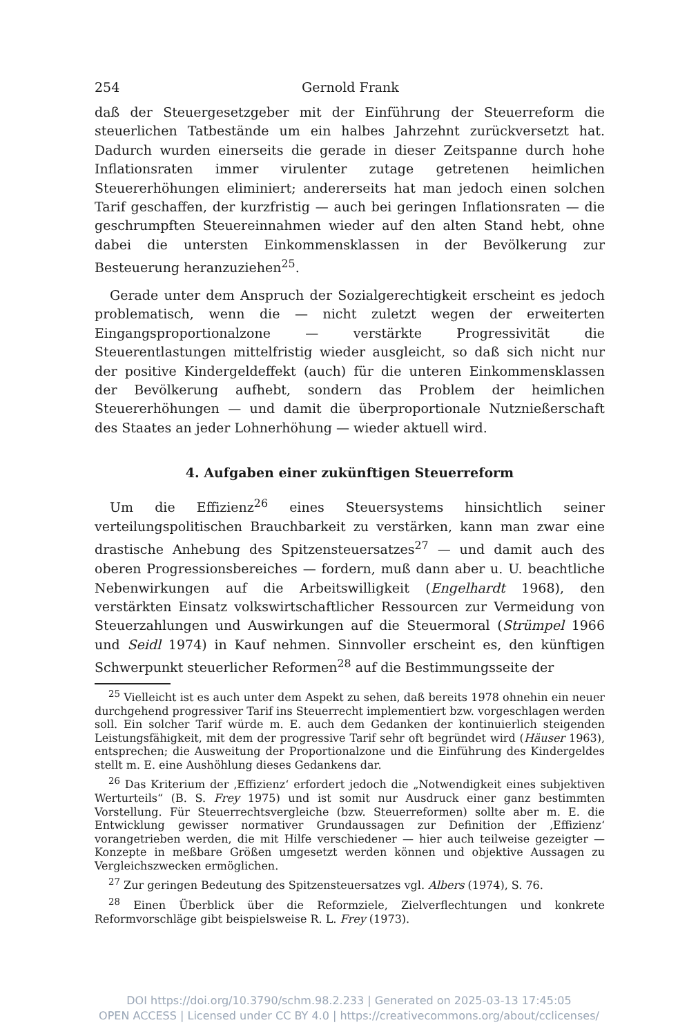254 Gernold Frank
daß der Steuergesetzgeber mit der Einführung der Steuerreform die steuerlichen Tatbestände um ein halbes Jahrzehnt zurückversetzt hat. Dadurch wurden einerseits die gerade in dieser Zeitspanne durch hohe Inflationsraten immer virulenter zutage getretenen heimlichen Steuererhöhungen eliminiert; andererseits hat man jedoch einen solchen Tarif geschaffen, der kurzfristig — auch bei geringen Inflationsraten — die geschrumpften Steuereinnahmen wieder auf den alten Stand hebt, ohne dabei die untersten Einkommensklassen in der Bevölkerung zur Besteuerung heranzuziehen<sup>25</sup>.
Gerade unter dem Anspruch der Sozialgerechtigkeit erscheint es jedoch problematisch, wenn die — nicht zuletzt wegen der erweiterten Eingangsproportionalzone — verstärkte Progressivität die Steuerentlastungen mittelfristig wieder ausgleicht, so daß sich nicht nur der positive Kindergeldeffekt (auch) für die unteren Einkommensklassen der Bevölkerung aufhebt, sondern das Problem der heimlichen Steuererhöhungen — und damit die überproportionale Nutznießerschaft des Staates an jeder Lohnerhöhung — wieder aktuell wird.
4. Aufgaben einer zukünftigen Steuerreform
Um die Effizienz<sup>26</sup> eines Steuersystems hinsichtlich seiner verteilungspolitischen Brauchbarkeit zu verstärken, kann man zwar eine drastische Anhebung des Spitzensteuersatzes<sup>27</sup> — und damit auch des oberen Progressionsbereiches — fordern, muß dann aber u. U. beachtliche Nebenwirkungen auf die Arbeitswilligkeit (Engelhardt 1968), den verstärkten Einsatz volkswirtschaftlicher Ressourcen zur Vermeidung von Steuerzahlungen und Auswirkungen auf die Steuermoral (Strümpel 1966 und Seidl 1974) in Kauf nehmen. Sinnvoller erscheint es, den künftigen Schwerpunkt steuerlicher Reformen<sup>28</sup> auf die Bestimmungsseite der
<sup>25</sup> Vielleicht ist es auch unter dem Aspekt zu sehen, daß bereits 1978 ohnehin ein neuer durchgehend progressiver Tarif ins Steuerrecht implementiert bzw. vorgeschlagen werden soll. Ein solcher Tarif würde m. E. auch dem Gedanken der kontinuierlich steigenden Leistungsfähigkeit, mit dem der progressive Tarif sehr oft begründet wird (Häuser 1963), entsprechen; die Ausweitung der Proportionalzone und die Einführung des Kindergeldes stellt m. E. eine Aushöhlung dieses Gedankens dar.
<sup>26</sup> Das Kriterium der ‚Effizienz‘ erfordert jedoch die „Notwendigkeit eines subjektiven Werturteils“ (B. S. Frey 1975) und ist somit nur Ausdruck einer ganz bestimmten Vorstellung. Für Steuerrechtsvergleiche (bzw. Steuerreformen) sollte aber m. E. die Entwicklung gewisser normativer Grundaussagen zur Definition der ‚Effizienz‘ vorangetrieben werden, die mit Hilfe verschiedener — hier auch teilweise gezeigter — Konzepte in meßbare Größen umgesetzt werden können und objektive Aussagen zu Vergleichszwecken ermöglichen.
<sup>27</sup> Zur geringen Bedeutung des Spitzensteuersatzes vgl. Albers (1974), S. 76.
<sup>28</sup> Einen Überblick über die Reformziele, Zielverflechtungen und konkrete Reformvorschläge gibt beispielsweise R. L. Frey (1973).
DOI https://doi.org/10.3790/schm.98.2.233 | Generated on 2025-03-13 17:45:05
OPEN ACCESS | Licensed under CC BY 4.0 | https://creativecommons.org/about/cclicenses/